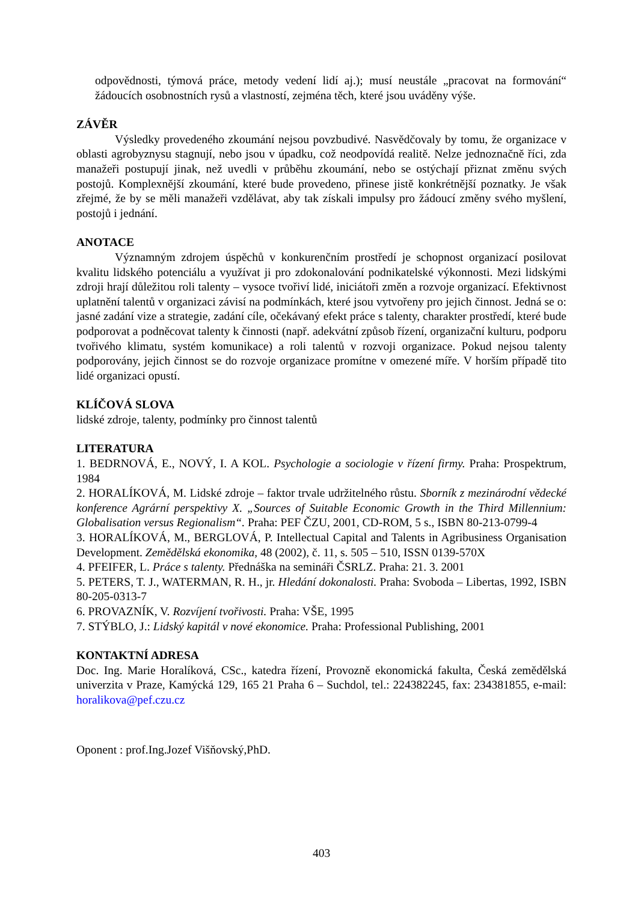odpovědnosti, týmová práce, metody vedení lidí aj.); musí neustále „pracovat na formování“ žádoucích osobnostních rysů a vlastností, zejména těch, které jsou uváděny výše.
ZÁVĚR
Výsledky provedeného zkoumání nejsou povzbudivé. Nasvědčovaly by tomu, že organizace v oblasti agrobyznysu stagnují, nebo jsou v úpadku, což neodpovídá realitě. Nelze jednoznačně říci, zda manažeři postupují jinak, než uvedli v průběhu zkoumání, nebo se ostýchají přiznat změnu svých postojů. Komplexnější zkoumání, které bude provedeno, přinese jistě konkrétnější poznatky. Je však zřejmé, že by se měli manažeři vzdělávat, aby tak získali impulsy pro žádoucí změny svého myšlení, postojů i jednání.
ANOTACE
Významným zdrojem úspěchů v konkurenčním prostředí je schopnost organizací posilovat kvalitu lidského potenciálu a využívat ji pro zdokonalování podnikatelské výkonnosti. Mezi lidskými zdroji hrají důležitou roli talenty – vysoce tvořiví lidé, iniciátoři změn a rozvoje organizací. Efektivnost uplatnění talentů v organizaci závisí na podmínkách, které jsou vytvořeny pro jejich činnost. Jedná se o: jasné zadání vize a strategie, zadání cíle, očekávaný efekt práce s talenty, charakter prostředí, které bude podporovat a podněcovat talenty k činnosti (např. adekvátní způsob řízení, organizační kulturu, podporu tvořivého klimatu, systém komunikace) a roli talentů v rozvoji organizace. Pokud nejsou talenty podporovány, jejich činnost se do rozvoje organizace promítne v omezené míře. V horším případě tito lidé organizaci opustí.
KLÍČOVÁ SLOVA
lidské zdroje, talenty, podmínky pro činnost talentů
LITERATURA
1. BEDRNOVÁ, E., NOVÝ, I. A KOL. Psychologie a sociologie v řízení firmy. Praha: Prospektrum, 1984
2. HORALÍKOVÁ, M. Lidské zdroje – faktor trvale udržitelného růstu. Sborník z mezinárodní vědecké konference Agrární perspektivy X. „Sources of Suitable Economic Growth in the Third Millennium: Globalisation versus Regionalism“. Praha: PEF ČZU, 2001, CD-ROM, 5 s., ISBN 80-213-0799-4
3. HORALÍKOVÁ, M., BERGLOVÁ, P. Intellectual Capital and Talents in Agribusiness Organisation Development. Zemědělská ekonomika, 48 (2002), č. 11, s. 505 – 510, ISSN 0139-570X
4. PFEIFER, L. Práce s talenty. Přednáška na semináři ČSRLZ. Praha: 21. 3. 2001
5. PETERS, T. J., WATERMAN, R. H., jr. Hledání dokonalosti. Praha: Svoboda – Libertas, 1992, ISBN 80-205-0313-7
6. PROVAZNÍK, V. Rozvíjení tvořivosti. Praha: VŠE, 1995
7. STÝBLO, J.: Lidský kapitál v nové ekonomice. Praha: Professional Publishing, 2001
KONTAKTNÍ ADRESA
Doc. Ing. Marie Horalíková, CSc., katedra řízení, Provozně ekonomická fakulta, Česká zemědělská univerzita v Praze, Kamýcká 129, 165 21 Praha 6 – Suchdol, tel.: 224382245, fax: 234381855, e-mail: horalikova@pef.czu.cz
Oponent : prof.Ing.Jozef Višňovský,PhD.
403